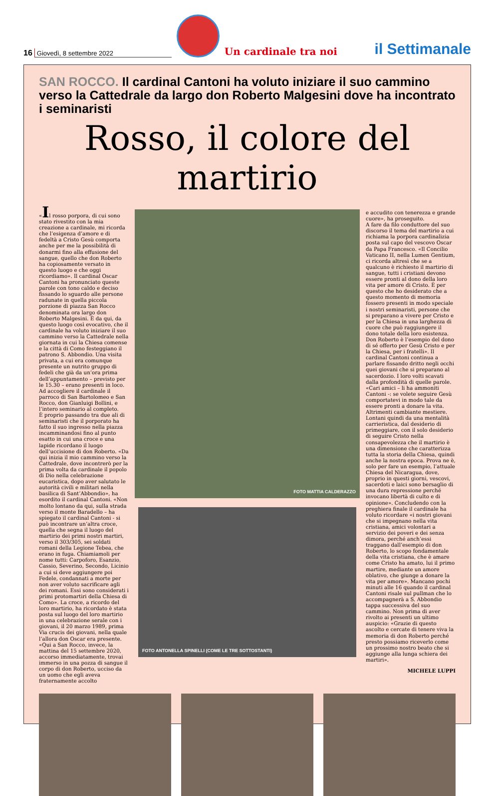16 Giovedì, 8 settembre 2022
Un cardinale tra noi il Settimanale
SAN ROCCO. Il cardinal Cantoni ha voluto iniziare il suo cammino verso la Cattedrale da largo don Roberto Malgesini dove ha incontrato i seminaristi
Rosso, il colore del martirio
«Il rosso porpora, di cui sono stato rivestito con la mia creazione a cardinale, mi ricorda che l’esigenza d’amore e di fedeltà a Cristo Gesù comporta anche per me la possibilità di donarmi fino alla effusione del sangue, quello che don Roberto ha copiosamente versato in questo luogo e che oggi ricordiamo». Il cardinal Oscar Cantoni ha pronunciato queste parole con tono caldo e deciso fissando lo sguardo alle persone radunate in quella piccola porzione di piazza San Rocco denominata ora largo don Roberto Malgesini. È da qui, da questo luogo così evocativo, che il cardinale ha voluto iniziare il suo cammino verso la Cattedrale nella giornata in cui la Chiesa comense e la città di Como festeggiano il patrono S. Abbondio. Una visita privata, a cui era comunque presente un nutrito gruppo di fedeli che già da un’ora prima dell’appuntamento – previsto per le 15.30 – erano presenti in loco. Ad accogliere il cardinale il parroco di San Bartolomeo e San Rocco, don Gianluigi Bollini, e l’intero seminario al completo.
È proprio passando tra due ali di seminaristi che il porporato ha fatto il suo ingresso nella piazza incamminandosi fino al punto esatto in cui una croce e una lapide ricordano il luogo dell’uccisione di don Roberto. «Da qui inizia il mio cammino verso la Cattedrale, dove incontrerò per la prima volta da cardinale il popolo di Dio nella celebrazione eucaristica, dopo aver salutato le autorità civili e militari nella basilica di Sant’Abbondio», ha esordito il cardinal Cantoni. «Non molto lontano da qui, sulla strada verso il monte Baradello – ha spiegato il cardinal Cantoni - si può incontrare un’altra croce, quella che segna il luogo del martirio dei primi nostri martiri, verso il 303/305, sei soldati romani della Legione Tebea, che erano in fuga. Chiamiamoli per nome tutti: Carpoforo, Esanzio, Cassio, Severino, Secondo, Licinio a cui si deve aggiungere poi Fedele, condannati a morte per non aver voluto sacrificare agli dei romani. Essi sono considerati i primi protomartiri della Chiesa di Como». La croce, a ricordo del loro martirio, ha ricordato è stata posta sul luogo del loro martirio in una celebrazione serale con i giovani, il 20 marzo 1989, prima Via crucis dei giovani, nella quale l’allora don Oscar era presente. «Qui a San Rocco, invece, la mattina del 15 settembre 2020, accorso immediatamente, trovai immerso in una pozza di sangue il corpo di don Roberto, ucciso da un uomo che egli aveva fraternamente accolto
FOTO MATTIA CALDERAZZO
FOTO ANTONELLA SPINELLI (COME LE TRE SOTTOSTANTI)
e accudito con tenerezza e grande cuore», ha proseguito.
A fare da filo conduttore del suo discorso il tema del martirio a cui richiama la porpora cardinalizia posta sul capo del vescovo Oscar da Papa Francesco. «Il Concilio Vaticano II, nella Lumen Gentium, ci ricorda altresì che se a qualcuno è richiesto il martirio di sangue, tutti i cristiani devono essere pronti al dono della loro vita per amore di Cristo. È per questo che ho desiderato che a questo momento di memoria fossero presenti in modo speciale i nostri seminaristi, persone che si preparano a vivere per Cristo e per la Chiesa in una larghezza di cuore che può raggiungere il dono totale della loro esistenza. Don Roberto è l’esempio del dono di sé offerto per Gesù Cristo e per la Chiesa, per i fratelli». Il cardinal Cantoni continua a parlare fissando dritto negli occhi quei giovani che si preparano al sacerdozio. I loro volti scavati dalla profondità di quelle parole. «Cari amici – li ha ammoniti Cantoni -: se volete seguire Gesù comportatevi in modo tale da essere pronti a donare la vita. Altrimenti cambiante mestiere. Lontani quindi da una mentalità carrieristica, dal desiderio di primeggiare, con il solo desiderio di seguire Cristo nella consapevolezza che il martirio è una dimensione che caratterizza tutta la storia della Chiesa, quindi anche la nostra epoca. Prova ne è, solo per fare un esempio, l’attuale Chiesa del Nicaragua, dove, proprio in questi giorni, vescovi, sacerdoti e laici sono bersaglio di una dura repressione perché invocano libertà di culto e di opinione». Concludendo con la preghiera finale il cardinale ha voluto ricordare «i nostri giovani che si impegnano nella vita cristiana, amici volontari a servizio dei poveri e dei senza dimora, perché anch’essi traggano dall’esempio di don Roberto, lo scopo fondamentale della vita cristiana, che è amare come Cristo ha amato, lui il primo martire, mediante un amore oblativo, che giunge a donare la vita per amore». Mancano pochi minuti alle 16 quando il cardinal Cantoni risale sul pullman che lo accompagnerà a S. Abbondio tappa successiva del suo cammino. Non prima di aver rivolto ai presenti un ultimo auspicio: «Grazie di questo ascolto e cercate di tenere viva la memoria di don Roberto perché presto possiamo riceverlo come un prossimo nostro beato che si aggiunge alla lunga schiera dei martiri».
MICHELE LUPPI